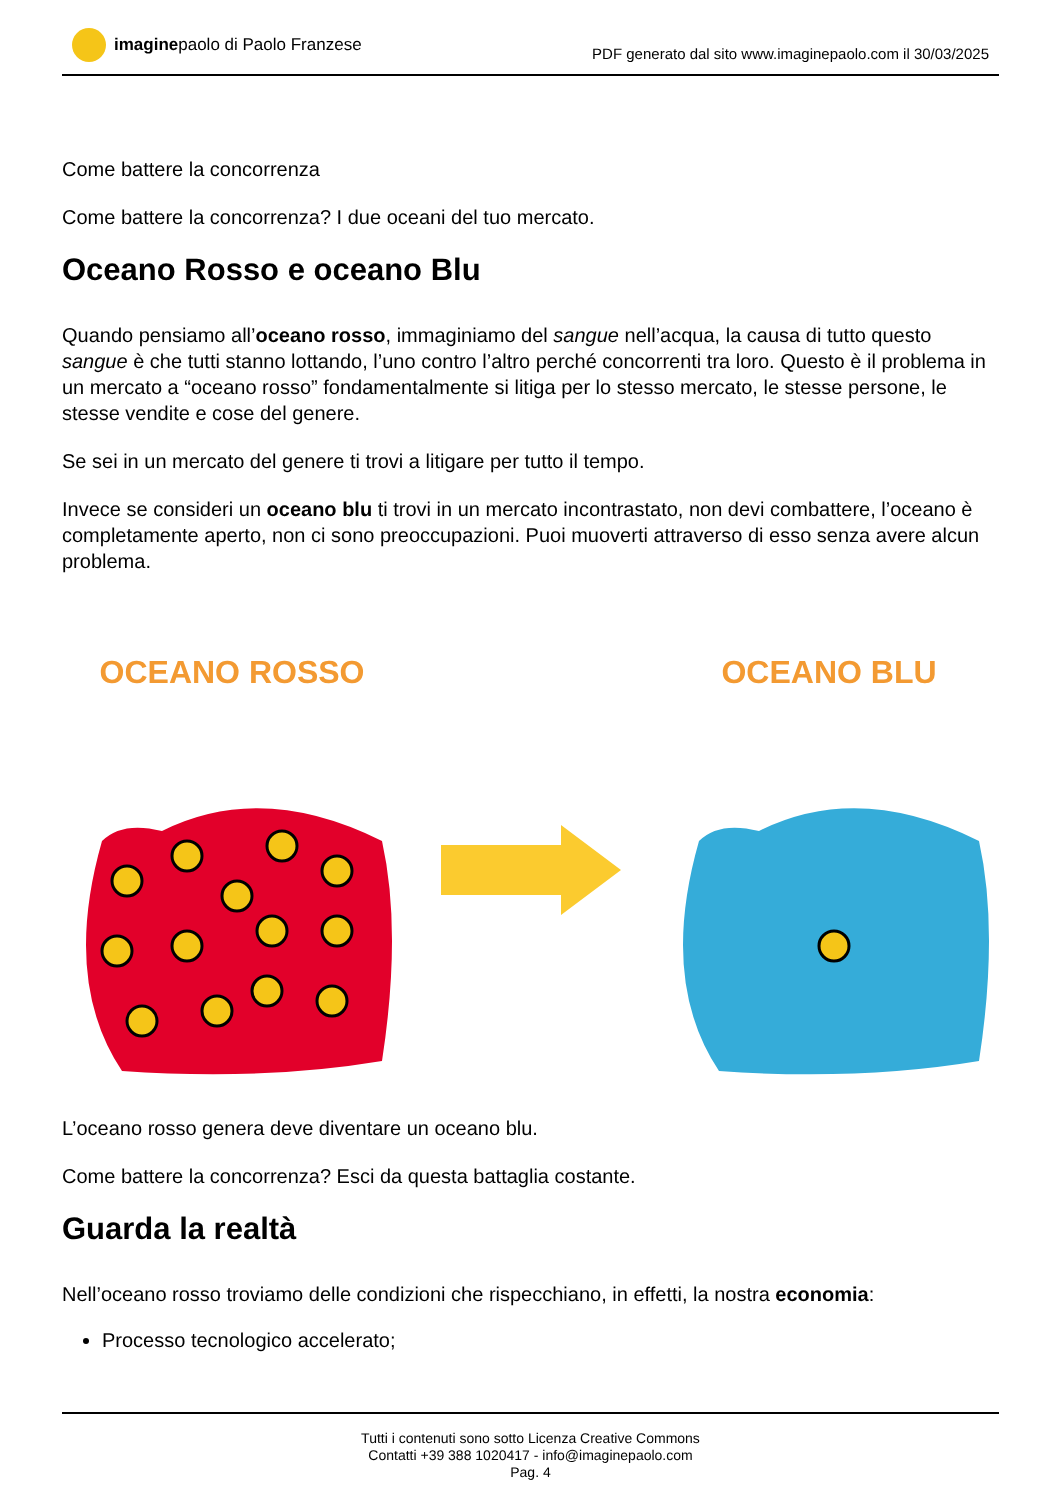imaginepaolo di Paolo Franzese PDF generato dal sito www.imaginepaolo.com il 30/03/2025
Come battere la concorrenza
Come battere la concorrenza? I due oceani del tuo mercato.
Oceano Rosso e oceano Blu
Quando pensiamo all’oceano rosso, immaginiamo del sangue nell’acqua, la causa di tutto questo sangue è che tutti stanno lottando, l’uno contro l’altro perché concorrenti tra loro. Questo è il problema in un mercato a “oceano rosso” fondamentalmente si litiga per lo stesso mercato, le stesse persone, le stesse vendite e cose del genere.
Se sei in un mercato del genere ti trovi a litigare per tutto il tempo.
Invece se consideri un oceano blu ti trovi in un mercato incontrastato, non devi combattere, l’oceano è completamente aperto, non ci sono preoccupazioni. Puoi muoverti attraverso di esso senza avere alcun problema.
OCEANO ROSSO OCEANO BLU
L’oceano rosso genera deve diventare un oceano blu.
Come battere la concorrenza? Esci da questa battaglia costante.
Guarda la realtà
Nell’oceano rosso troviamo delle condizioni che rispecchiano, in effetti, la nostra economia:
Processo tecnologico accelerato;
Tutti i contenuti sono sotto Licenza Creative Commons
Contatti +39 388 1020417 - info@imaginepaolo.com
Pag. 4